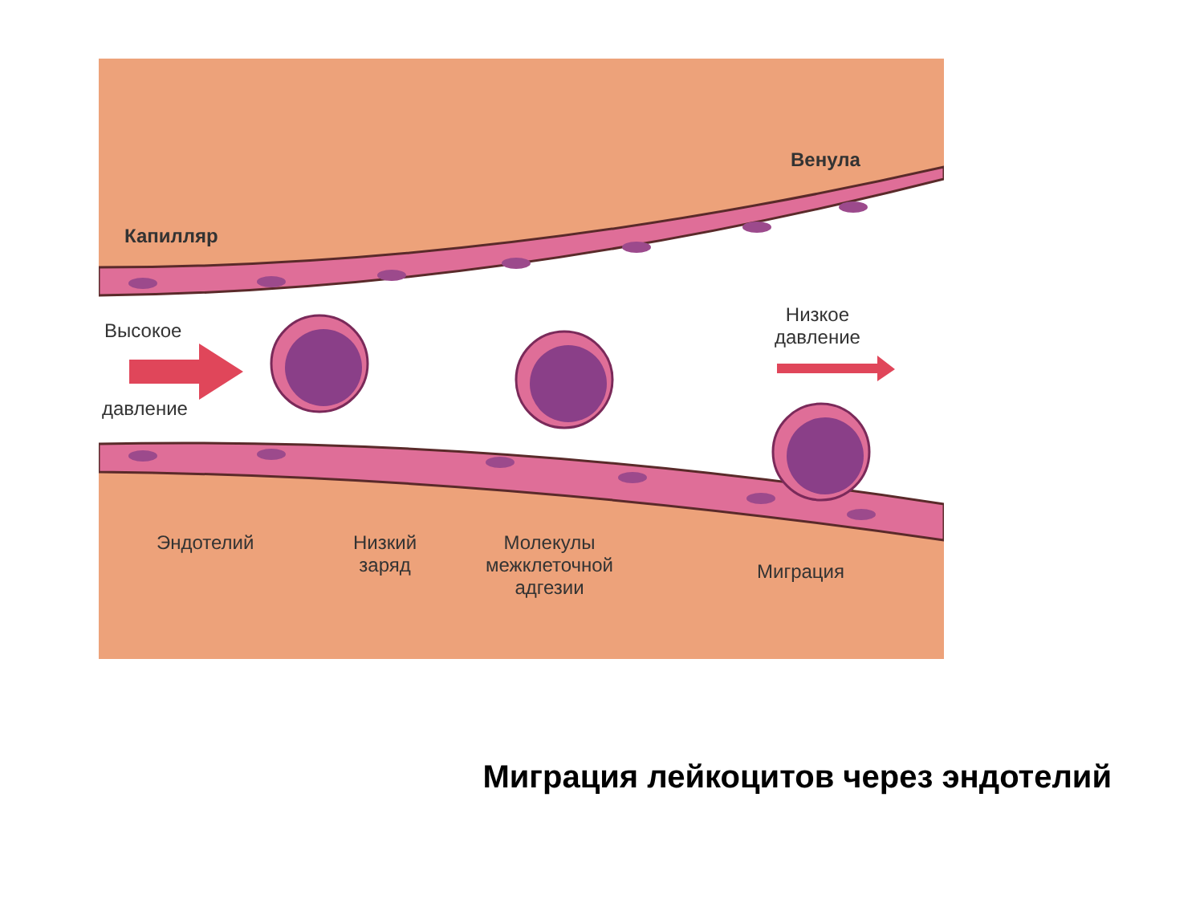Капилляр
Венула
Высокое
давление
Низкое
давление
Эндотелий
Низкий
заряд
Молекулы
межклеточной
адгезии
Миграция
Миграция лейкоцитов через эндотелий